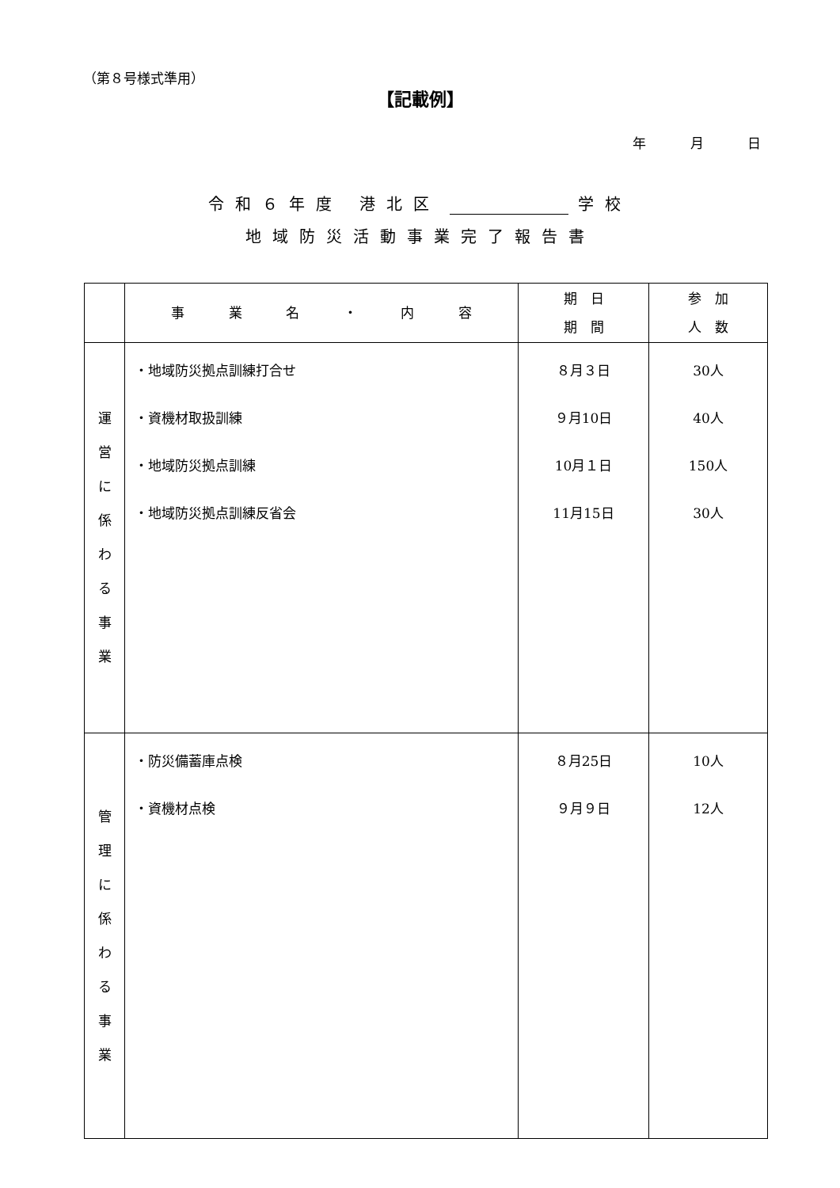（第８号様式準用）
【記載例】
年 月 日
令和６年度 港北区 学校
地域防災活動事業完了報告書
| | 事 業 名 ・ 内 容 | 期 日 期 間 | 参 加 人 数 |
| --- | --- | --- | --- |
| 運 営 に 係 わ る 事 業 | ・地域防災拠点訓練打合せ ・資機材取扱訓練 ・地域防災拠点訓練 ・地域防災拠点訓練反省会 | ８月３日 ９月10日 10月１日 11月15日 | 30人 40人 150人 30人 |
| 管 理 に 係 わ る 事 業 | ・防災備蓄庫点検 ・資機材点検 | ８月25日 ９月９日 | 10人 12人 |